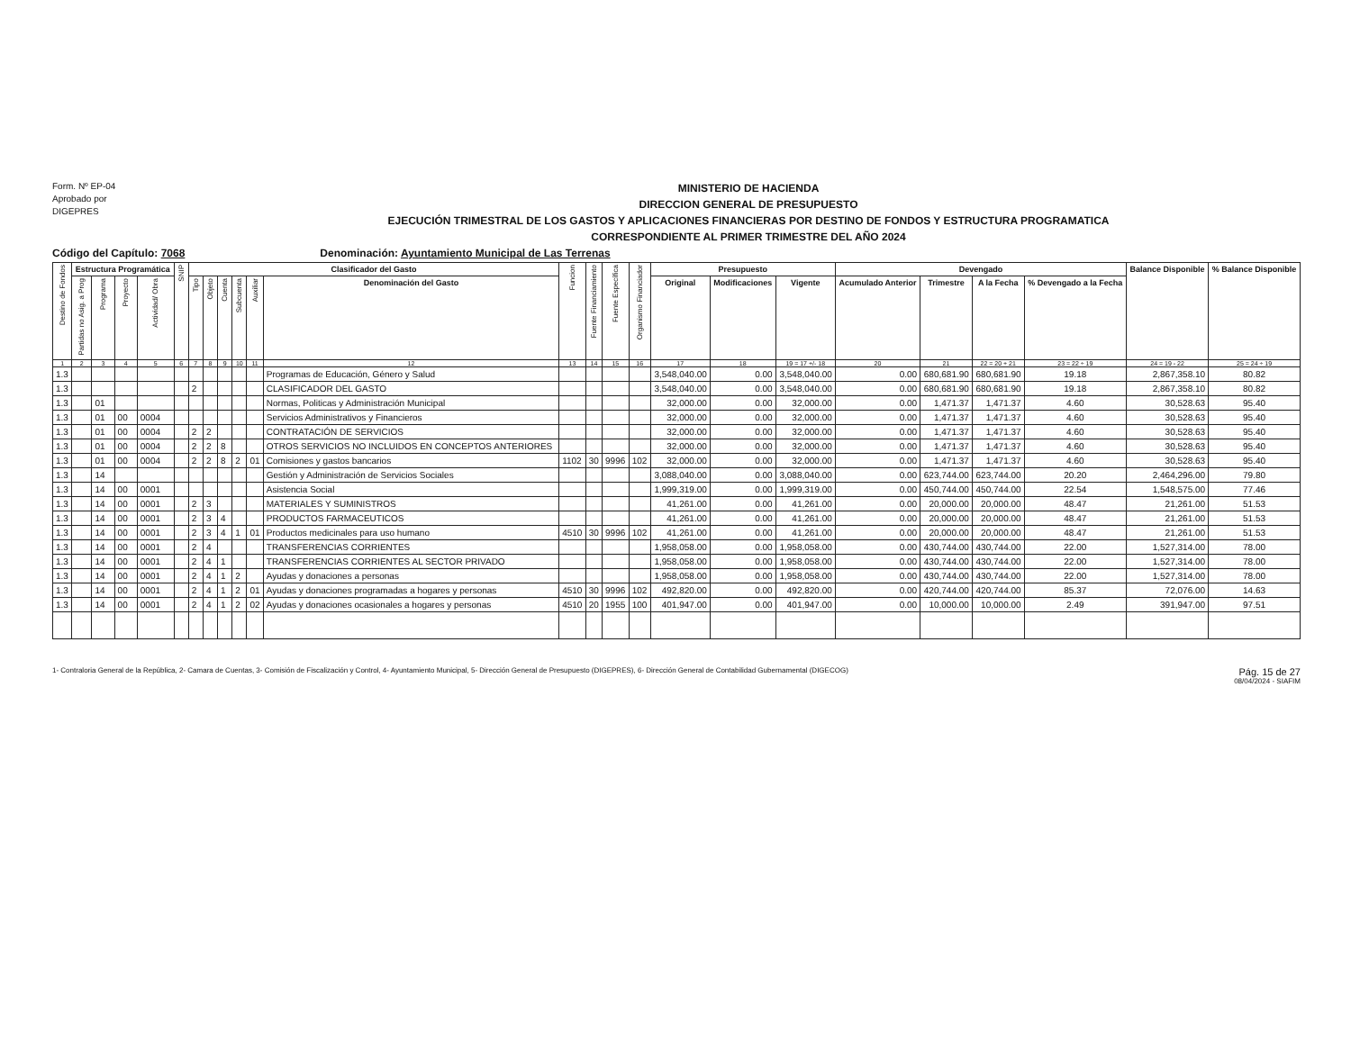Form. Nº EP-04
Aprobado por
DIGEPRES
MINISTERIO DE HACIENDA
DIRECCION GENERAL DE PRESUPUESTO
EJECUCIÓN TRIMESTRAL DE LOS GASTOS Y APLICACIONES FINANCIERAS POR DESTINO DE FONDOS Y ESTRUCTURA PROGRAMATICA
CORRESPONDIENTE AL PRIMER TRIMESTRE DEL AÑO 2024
Código del Capítulo: 7068 Denominación: Ayuntamiento Municipal de Las Terrenas
| Destino de Fondos | Estructura Programática | | | | SNIP | Clasificador del Gasto | | | | | | Funcion | Fuente Financiamiento | Fuente Específica | Organismo Financiador | Presupuesto | | | Devengado | | | | Balance Disponible | % Balance Disponible |
| --- | --- | --- | --- | --- | --- | --- | --- | --- | --- | --- | --- | --- | --- | --- | --- | --- | --- | --- | --- | --- | --- | --- | --- | --- |
| | Partidas no Asig. a Prog | Programa | Proyecto | Actividad/ Obra | | Tipo | Objeto | Cuenta | Subcuenta | Auxiliar | Denominación del Gasto | | | | | Original | Modificaciones | Vigente | Acumulado Anterior | Trimestre | A la Fecha | % Devengado a la Fecha | | |
| 1 | 2 | 3 | 4 | 5 | 6 | 7 | 8 | 9 | 10 | 11 | 12 | 13 | 14 | 15 | 16 | 17 | 18 | 19 = 17 +/- 18 | 20 | 21 | 22 = 20 + 21 | 23 = 22 ÷ 19 | 24 = 19 - 22 | 25 = 24 ÷ 19 |
| 1.3 | | | | | | | | | | | Programas de Educación, Género y Salud | | | | | 3,548,040.00 | 0.00 | 3,548,040.00 | 0.00 | 680,681.90 | 680,681.90 | 19.18 | 2,867,358.10 | 80.82 |
| 1.3 | | | | | | 2 | | | | | CLASIFICADOR DEL GASTO | | | | | 3,548,040.00 | 0.00 | 3,548,040.00 | 0.00 | 680,681.90 | 680,681.90 | 19.18 | 2,867,358.10 | 80.82 |
| 1.3 | | 01 | | | | | | | | | Normas, Politicas y Administración Municipal | | | | | 32,000.00 | 0.00 | 32,000.00 | 0.00 | 1,471.37 | 1,471.37 | 4.60 | 30,528.63 | 95.40 |
| 1.3 | | 01 | 00 | 0004 | | | | | | | Servicios Administrativos y Financieros | | | | | 32,000.00 | 0.00 | 32,000.00 | 0.00 | 1,471.37 | 1,471.37 | 4.60 | 30,528.63 | 95.40 |
| 1.3 | | 01 | 00 | 0004 | | 2 | 2 | | | | CONTRATACIÓN DE SERVICIOS | | | | | 32,000.00 | 0.00 | 32,000.00 | 0.00 | 1,471.37 | 1,471.37 | 4.60 | 30,528.63 | 95.40 |
| 1.3 | | 01 | 00 | 0004 | | 2 | 2 | 8 | | | OTROS SERVICIOS NO INCLUIDOS EN CONCEPTOS ANTERIORES | | | | | 32,000.00 | 0.00 | 32,000.00 | 0.00 | 1,471.37 | 1,471.37 | 4.60 | 30,528.63 | 95.40 |
| 1.3 | | 01 | 00 | 0004 | | 2 | 2 | 8 | 2 | 01 | Comisiones y gastos bancarios | 1102 | 30 | 9996 | 102 | 32,000.00 | 0.00 | 32,000.00 | 0.00 | 1,471.37 | 1,471.37 | 4.60 | 30,528.63 | 95.40 |
| 1.3 | | 14 | | | | | | | | | Gestión y Administración de Servicios Sociales | | | | | 3,088,040.00 | 0.00 | 3,088,040.00 | 0.00 | 623,744.00 | 623,744.00 | 20.20 | 2,464,296.00 | 79.80 |
| 1.3 | | 14 | 00 | 0001 | | | | | | | Asistencia Social | | | | | 1,999,319.00 | 0.00 | 1,999,319.00 | 0.00 | 450,744.00 | 450,744.00 | 22.54 | 1,548,575.00 | 77.46 |
| 1.3 | | 14 | 00 | 0001 | | 2 | 3 | | | | MATERIALES Y SUMINISTROS | | | | | 41,261.00 | 0.00 | 41,261.00 | 0.00 | 20,000.00 | 20,000.00 | 48.47 | 21,261.00 | 51.53 |
| 1.3 | | 14 | 00 | 0001 | | 2 | 3 | 4 | | | PRODUCTOS FARMACEUTICOS | | | | | 41,261.00 | 0.00 | 41,261.00 | 0.00 | 20,000.00 | 20,000.00 | 48.47 | 21,261.00 | 51.53 |
| 1.3 | | 14 | 00 | 0001 | | 2 | 3 | 4 | 1 | 01 | Productos medicinales para uso humano | 4510 | 30 | 9996 | 102 | 41,261.00 | 0.00 | 41,261.00 | 0.00 | 20,000.00 | 20,000.00 | 48.47 | 21,261.00 | 51.53 |
| 1.3 | | 14 | 00 | 0001 | | 2 | 4 | | | | TRANSFERENCIAS CORRIENTES | | | | | 1,958,058.00 | 0.00 | 1,958,058.00 | 0.00 | 430,744.00 | 430,744.00 | 22.00 | 1,527,314.00 | 78.00 |
| 1.3 | | 14 | 00 | 0001 | | 2 | 4 | 1 | | | TRANSFERENCIAS CORRIENTES AL SECTOR PRIVADO | | | | | 1,958,058.00 | 0.00 | 1,958,058.00 | 0.00 | 430,744.00 | 430,744.00 | 22.00 | 1,527,314.00 | 78.00 |
| 1.3 | | 14 | 00 | 0001 | | 2 | 4 | 1 | 2 | | Ayudas y donaciones a personas | | | | | 1,958,058.00 | 0.00 | 1,958,058.00 | 0.00 | 430,744.00 | 430,744.00 | 22.00 | 1,527,314.00 | 78.00 |
| 1.3 | | 14 | 00 | 0001 | | 2 | 4 | 1 | 2 | 01 | Ayudas y donaciones programadas a hogares y personas | 4510 | 30 | 9996 | 102 | 492,820.00 | 0.00 | 492,820.00 | 0.00 | 420,744.00 | 420,744.00 | 85.37 | 72,076.00 | 14.63 |
| 1.3 | | 14 | 00 | 0001 | | 2 | 4 | 1 | 2 | 02 | Ayudas y donaciones ocasionales a hogares y personas | 4510 | 20 | 1955 | 100 | 401,947.00 | 0.00 | 401,947.00 | 0.00 | 10,000.00 | 10,000.00 | 2.49 | 391,947.00 | 97.51 |
1- Contraloria General de la República, 2- Camara de Cuentas, 3- Comisión de Fiscalización y Control, 4- Ayuntamiento Municipal, 5- Dirección General de Presupuesto (DIGEPRES), 6- Dirección General de Contabilidad Gubernamental (DIGECOG)
Pág. 15 de 27
08/04/2024 - SIAFIM